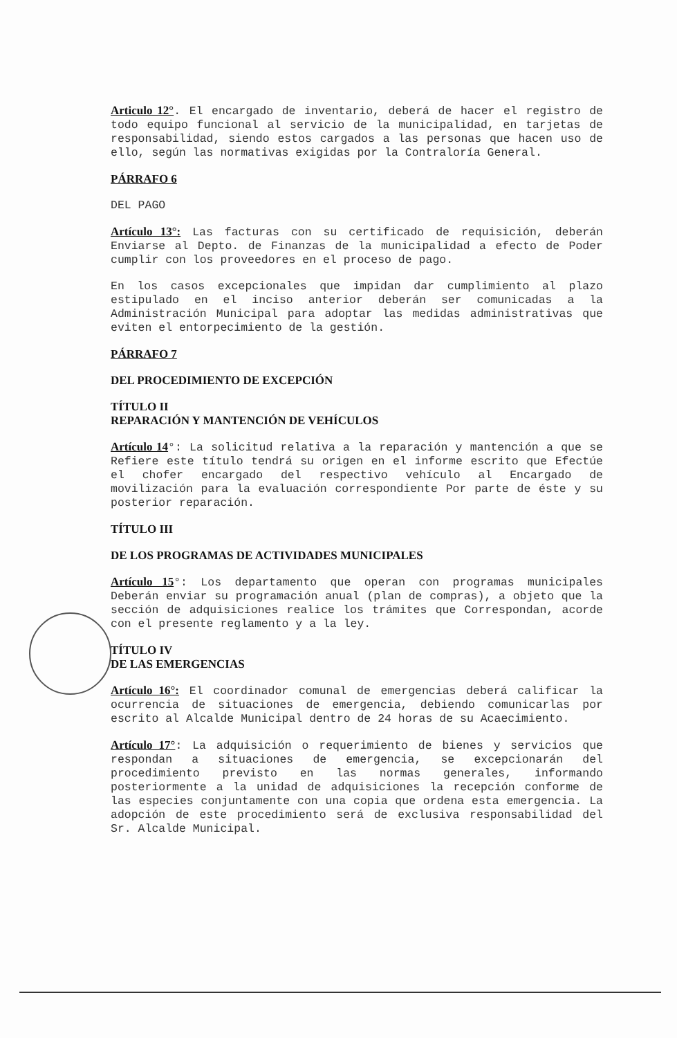Articulo 12°. El encargado de inventario, deberá de hacer el registro de todo equipo funcional al servicio de la municipalidad, en tarjetas de responsabilidad, siendo estos cargados a las personas que hacen uso de ello, según las normativas exigidas por la Contraloría General.
PÁRRAFO 6
DEL PAGO
Artículo 13°: Las facturas con su certificado de requisición, deberán Enviarse al Depto. de Finanzas de la municipalidad a efecto de Poder cumplir con los proveedores en el proceso de pago.
En los casos excepcionales que impidan dar cumplimiento al plazo estipulado en el inciso anterior deberán ser comunicadas a la Administración Municipal para adoptar las medidas administrativas que eviten el entorpecimiento de la gestión.
PÁRRAFO 7
DEL PROCEDIMIENTO DE EXCEPCIÓN
TÍTULO II
REPARACIÓN Y MANTENCIÓN DE VEHÍCULOS
Artículo 14°: La solicitud relativa a la reparación y mantención a que se Refiere este título tendrá su origen en el informe escrito que Efectúe el chofer encargado del respectivo vehículo al Encargado de movilización para la evaluación correspondiente Por parte de éste y su posterior reparación.
TÍTULO III
DE LOS PROGRAMAS DE ACTIVIDADES MUNICIPALES
Artículo 15°: Los departamento que operan con programas municipales Deberán enviar su programación anual (plan de compras), a objeto que la sección de adquisiciones realice los trámites que Correspondan, acorde con el presente reglamento y a la ley.
TÍTULO IV
DE LAS EMERGENCIAS
Artículo 16°: El coordinador comunal de emergencias deberá calificar la ocurrencia de situaciones de emergencia, debiendo comunicarlas por escrito al Alcalde Municipal dentro de 24 horas de su Acaecimiento.
Artículo 17°: La adquisición o requerimiento de bienes y servicios que respondan a situaciones de emergencia, se excepcionarán del procedimiento previsto en las normas generales, informando posteriormente a la unidad de adquisiciones la recepción conforme de las especies conjuntamente con una copia que ordena esta emergencia. La adopción de este procedimiento será de exclusiva responsabilidad del Sr. Alcalde Municipal.